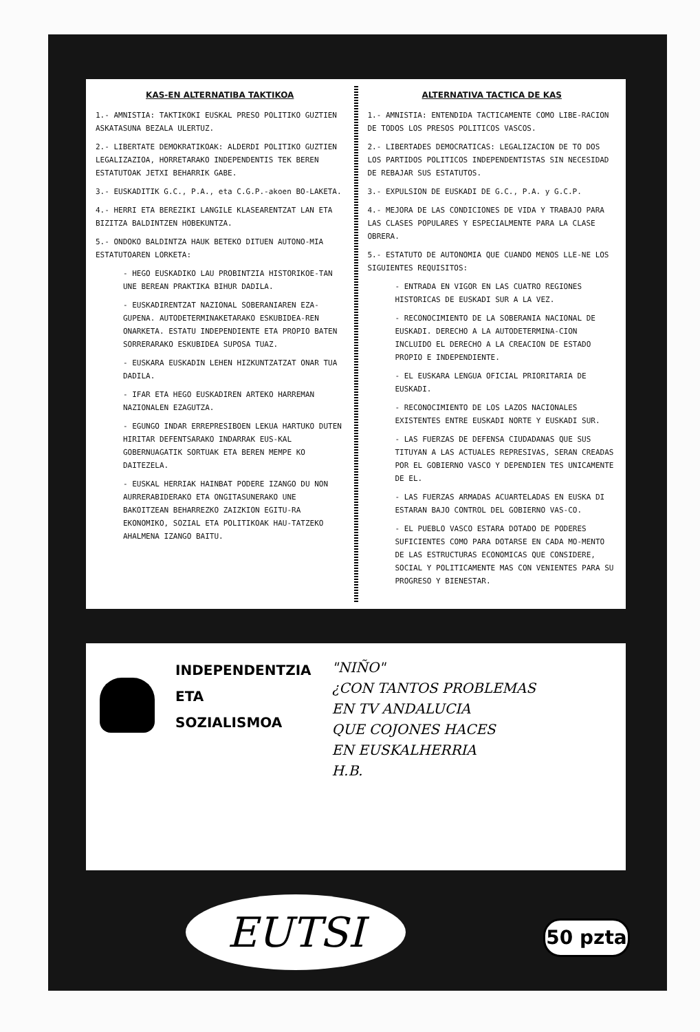KAS-EN ALTERNATIBA TAKTIKOA
1.- AMNISTIA: TAKTIKOKI EUSKAL PRESO POLITIKO GUZTIEN ASKATASUNA BEZALA ULERTUZ.
2.- LIBERTATE DEMOKRATIKOAK: ALDERDI POLITIKO GUZTIEN LEGALIZAZIOA, HORRETARAKO INDEPENDENTIS TEK BEREN ESTATUTOAK JETXI BEHARRIK GABE.
3.- EUSKADITIK G.C., P.A., eta C.G.P.-akoen BO-LAKETA.
4.- HERRI ETA BEREZIKI LANGILE KLASEARENTZAT LAN ETA BIZITZA BALDINTZEN HOBEKUNTZA.
5.- ONDOKO BALDINTZA HAUK BETEKO DITUEN AUTONO-MIA ESTATUTOAREN LORKETA:
- HEGO EUSKADIKO LAU PROBINTZIA HISTORIKOE-TAN UNE BEREAN PRAKTIKA BIHUR DADILA.
- EUSKADIRENTZAT NAZIONAL SOBERANIAREN EZA-GUPENA. AUTODETERMINAKETARAKO ESKUBIDEA-REN ONARKETA. ESTATU INDEPENDIENTE ETA PROPIO BATEN SORRERARAKO ESKUBIDEA SUPOSA TUAZ.
- EUSKARA EUSKADIN LEHEN HIZKUNTZATZAT ONAR TUA DADILA.
- IFAR ETA HEGO EUSKADIREN ARTEKO HARREMAN NAZIONALEN EZAGUTZA.
- EGUNGO INDAR ERREPRESIBOEN LEKUA HARTUKO DUTEN HIRITAR DEFENTSARAKO INDARRAK EUS-KAL GOBERNUAGATIK SORTUAK ETA BEREN MEMPE KO DAITEZELA.
- EUSKAL HERRIAK HAINBAT PODERE IZANGO DU NON AURRERABIDERAKO ETA ONGITASUNERAKO UNE BAKOITZEAN BEHARREZKO ZAIZKION EGITU-RA EKONOMIKO, SOZIAL ETA POLITIKOAK HAU-TATZEKO AHALMENA IZANGO BAITU.
ALTERNATIVA TACTICA DE KAS
1.- AMNISTIA: ENTENDIDA TACTICAMENTE COMO LIBE-RACION DE TODOS LOS PRESOS POLITICOS VASCOS.
2.- LIBERTADES DEMOCRATICAS: LEGALIZACION DE TO DOS LOS PARTIDOS POLITICOS INDEPENDENTISTAS SIN NECESIDAD DE REBAJAR SUS ESTATUTOS.
3.- EXPULSION DE EUSKADI DE G.C., P.A. y G.C.P.
4.- MEJORA DE LAS CONDICIONES DE VIDA Y TRABAJO PARA LAS CLASES POPULARES Y ESPECIALMENTE PARA LA CLASE OBRERA.
5.- ESTATUTO DE AUTONOMIA QUE CUANDO MENOS LLE-NE LOS SIGUIENTES REQUISITOS:
- ENTRADA EN VIGOR EN LAS CUATRO REGIONES HISTORICAS DE EUSKADI SUR A LA VEZ.
- RECONOCIMIENTO DE LA SOBERANIA NACIONAL DE EUSKADI. DERECHO A LA AUTODETERMINA-CION INCLUIDO EL DERECHO A LA CREACION DE ESTADO PROPIO E INDEPENDIENTE.
- EL EUSKARA LENGUA OFICIAL PRIORITARIA DE EUSKADI.
- RECONOCIMIENTO DE LOS LAZOS NACIONALES EXISTENTES ENTRE EUSKADI NORTE Y EUSKADI SUR.
- LAS FUERZAS DE DEFENSA CIUDADANAS QUE SUS TITUYAN A LAS ACTUALES REPRESIVAS, SERAN CREADAS POR EL GOBIERNO VASCO Y DEPENDIEN TES UNICAMENTE DE EL.
- LAS FUERZAS ARMADAS ACUARTELADAS EN EUSKA DI ESTARAN BAJO CONTROL DEL GOBIERNO VAS-CO.
- EL PUEBLO VASCO ESTARA DOTADO DE PODERES SUFICIENTES COMO PARA DOTARSE EN CADA MO-MENTO DE LAS ESTRUCTURAS ECONOMICAS QUE CONSIDERE, SOCIAL Y POLITICAMENTE MAS CON VENIENTES PARA SU PROGRESO Y BIENESTAR.
INDEPENDENTZIA
ETA
SOZIALISMOA
"NIÑO"
¿CON TANTOS PROBLEMAS
EN TV ANDALUCIA
QUE COJONES HACES
EN EUSKALHERRIA
H.B.
EUTSI 50 pzta